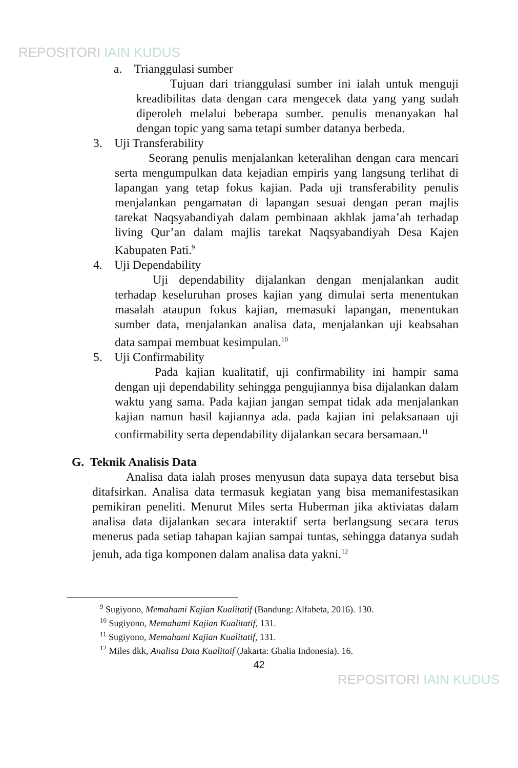REPOSITORI IAIN KUDUS
a. Trianggulasi sumber
Tujuan dari trianggulasi sumber ini ialah untuk menguji kreadibilitas data dengan cara mengecek data yang yang sudah diperoleh melalui beberapa sumber. penulis menanyakan hal dengan topic yang sama tetapi sumber datanya berbeda.
3. Uji Transferability
Seorang penulis menjalankan keteralihan dengan cara mencari serta mengumpulkan data kejadian empiris yang langsung terlihat di lapangan yang tetap fokus kajian. Pada uji transferability penulis menjalankan pengamatan di lapangan sesuai dengan peran majlis tarekat Naqsyabandiyah dalam pembinaan akhlak jama’ah terhadap living Qur’an dalam majlis tarekat Naqsyabandiyah Desa Kajen Kabupaten Pati.<sup>9</sup>
4. Uji Dependability
Uji dependability dijalankan dengan menjalankan audit terhadap keseluruhan proses kajian yang dimulai serta menentukan masalah ataupun fokus kajian, memasuki lapangan, menentukan sumber data, menjalankan analisa data, menjalankan uji keabsahan data sampai membuat kesimpulan.<sup>10</sup>
5. Uji Confirmability
Pada kajian kualitatif, uji confirmability ini hampir sama dengan uji dependability sehingga pengujiannya bisa dijalankan dalam waktu yang sama. Pada kajian jangan sempat tidak ada menjalankan kajian namun hasil kajiannya ada. pada kajian ini pelaksanaan uji confirmability serta dependability dijalankan secara bersamaan.<sup>11</sup>
G. Teknik Analisis Data
Analisa data ialah proses menyusun data supaya data tersebut bisa ditafsirkan. Analisa data termasuk kegiatan yang bisa memanifestasikan pemikiran peneliti. Menurut Miles serta Huberman jika aktiviatas dalam analisa data dijalankan secara interaktif serta berlangsung secara terus menerus pada setiap tahapan kajian sampai tuntas, sehingga datanya sudah jenuh, ada tiga komponen dalam analisa data yakni.<sup>12</sup>
<sup>9</sup> Sugiyono, Memahami Kajian Kualitatif (Bandung: Alfabeta, 2016). 130.
<sup>10</sup> Sugiyono, Memahami Kajian Kualitatif, 131.
<sup>11</sup> Sugiyono, Memahami Kajian Kualitatif, 131.
<sup>12</sup> Miles dkk, Analisa Data Kualitaif (Jakarta: Ghalia Indonesia). 16.
42
REPOSITORI IAIN KUDUS